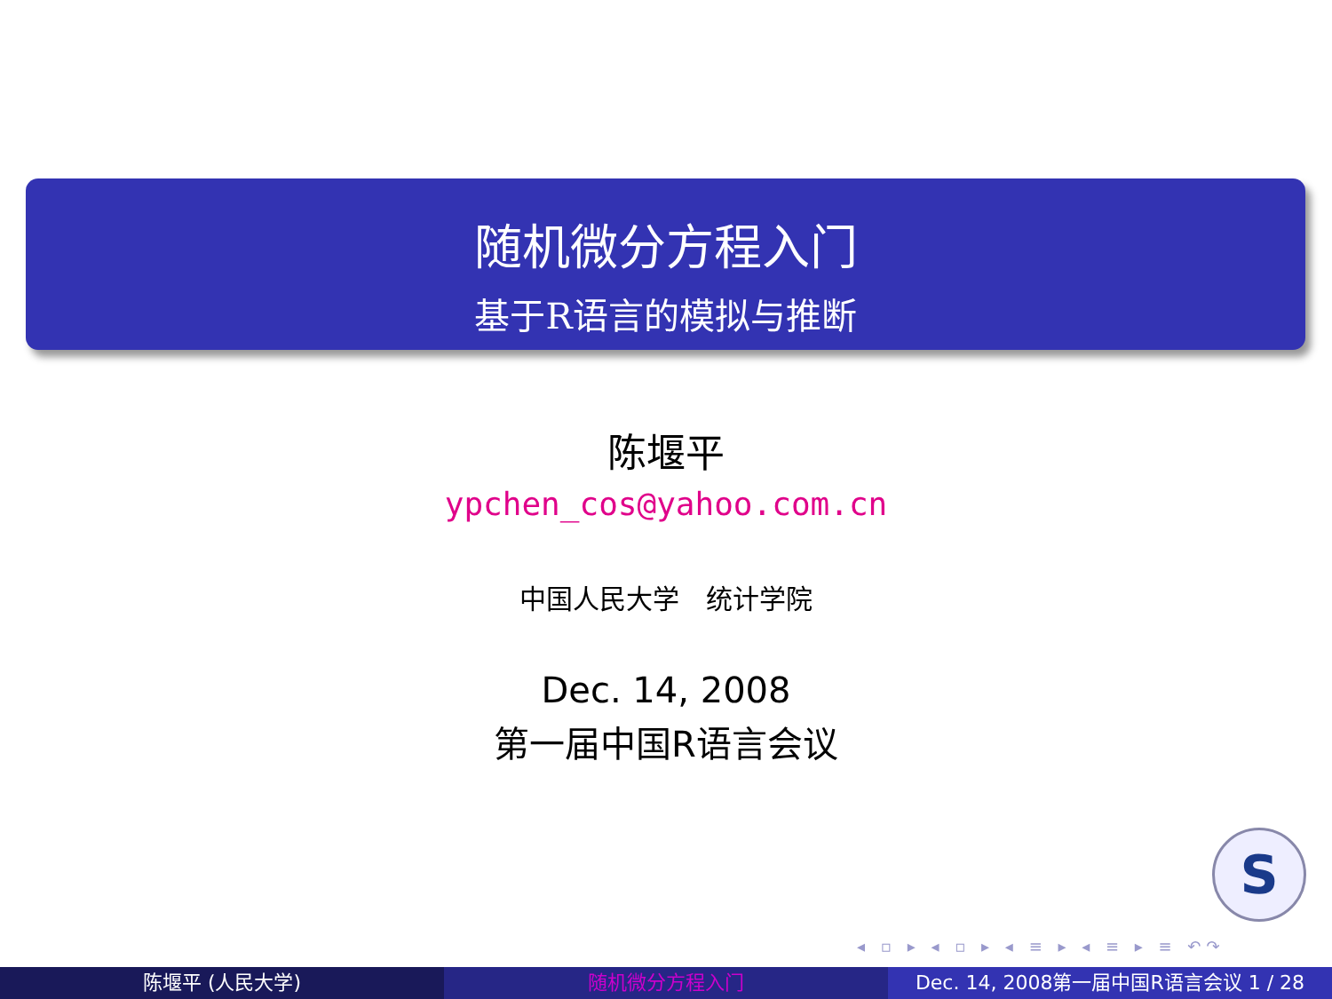随机微分方程入门
基于R语言的模拟与推断
陈堰平
ypchen_cos@yahoo.com.cn
中国人民大学　统计学院
Dec. 14, 2008
第一届中国R语言会议
S
◂ ▫ ▸ ◂ ▫ ▸ ◂ ≡ ▸ ◂ ≡ ▸ ≡ ↶↷
陈堰平 (人民大学) 随机微分方程入门 Dec. 14, 2008第一届中国R语言会议 1 / 28